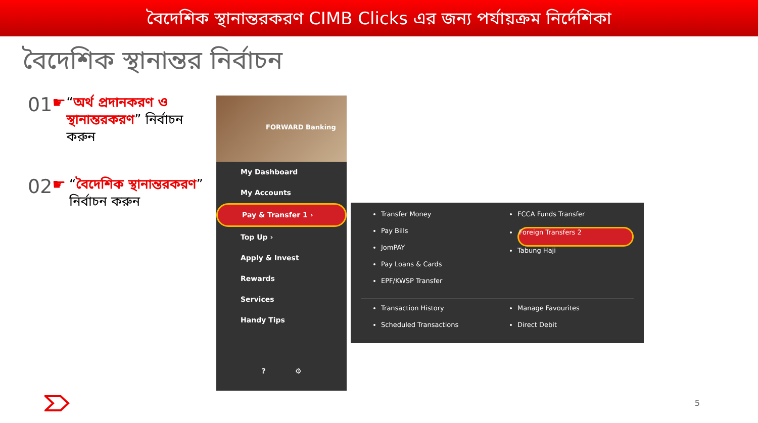বৈদেশিক স্থানান্তরকরণ CIMB Clicks এর জন্য পর্যায়ক্রম নির্দেশিকা
বৈদেশিক স্থানান্তর নির্বাচন
01
☛
“অর্থ প্রদানকরণ ও স্থানান্তরকরণ” নির্বাচন করুন
02
☛
“বৈদেশিক স্থানান্তরকরণ” নির্বাচন করুন
FORWARD Banking
My Dashboard
My Accounts
Pay & Transfer 1 ›
Top Up ›
Apply & Invest
Rewards
Services
Handy Tips
? ⚙
Transfer Money
Pay Bills
JomPAY
Pay Loans & Cards
EPF/KWSP Transfer
FCCA Funds Transfer
Foreign Transfers 2
Tabung Haji
Transaction History
Scheduled Transactions
Manage Favourites
Direct Debit
5